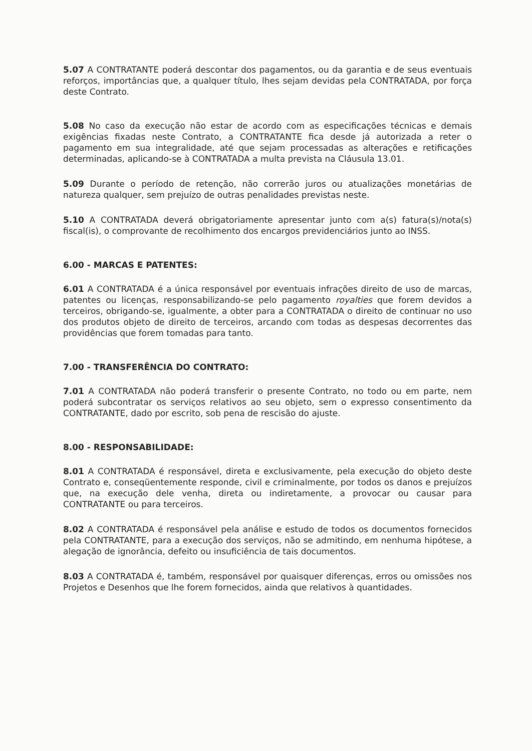5.07 A CONTRATANTE poderá descontar dos pagamentos, ou da garantia e de seus eventuais reforços, importâncias que, a qualquer título, lhes sejam devidas pela CONTRATADA, por força deste Contrato.
5.08 No caso da execução não estar de acordo com as especificações técnicas e demais exigências fixadas neste Contrato, a CONTRATANTE fica desde já autorizada a reter o pagamento em sua integralidade, até que sejam processadas as alterações e retificações determinadas, aplicando-se à CONTRATADA a multa prevista na Cláusula 13.01.
5.09 Durante o período de retenção, não correrão juros ou atualizações monetárias de natureza qualquer, sem prejuízo de outras penalidades previstas neste.
5.10 A CONTRATADA deverá obrigatoriamente apresentar junto com a(s) fatura(s)/nota(s) fiscal(is), o comprovante de recolhimento dos encargos previdenciários junto ao INSS.
6.00 - MARCAS E PATENTES:
6.01 A CONTRATADA é a única responsável por eventuais infrações direito de uso de marcas, patentes ou licenças, responsabilizando-se pelo pagamento royalties que forem devidos a terceiros, obrigando-se, igualmente, a obter para a CONTRATADA o direito de continuar no uso dos produtos objeto de direito de terceiros, arcando com todas as despesas decorrentes das providências que forem tomadas para tanto.
7.00 - TRANSFERÊNCIA DO CONTRATO:
7.01 A CONTRATADA não poderá transferir o presente Contrato, no todo ou em parte, nem poderá subcontratar os serviços relativos ao seu objeto, sem o expresso consentimento da CONTRATANTE, dado por escrito, sob pena de rescisão do ajuste.
8.00 - RESPONSABILIDADE:
8.01 A CONTRATADA é responsável, direta e exclusivamente, pela execução do objeto deste Contrato e, conseqüentemente responde, civil e criminalmente, por todos os danos e prejuízos que, na execução dele venha, direta ou indiretamente, a provocar ou causar para CONTRATANTE ou para terceiros.
8.02 A CONTRATADA é responsável pela análise e estudo de todos os documentos fornecidos pela CONTRATANTE, para a execução dos serviços, não se admitindo, em nenhuma hipótese, a alegação de ignorância, defeito ou insuficiência de tais documentos.
8.03 A CONTRATADA é, também, responsável por quaisquer diferenças, erros ou omissões nos Projetos e Desenhos que lhe forem fornecidos, ainda que relativos à quantidades.
​